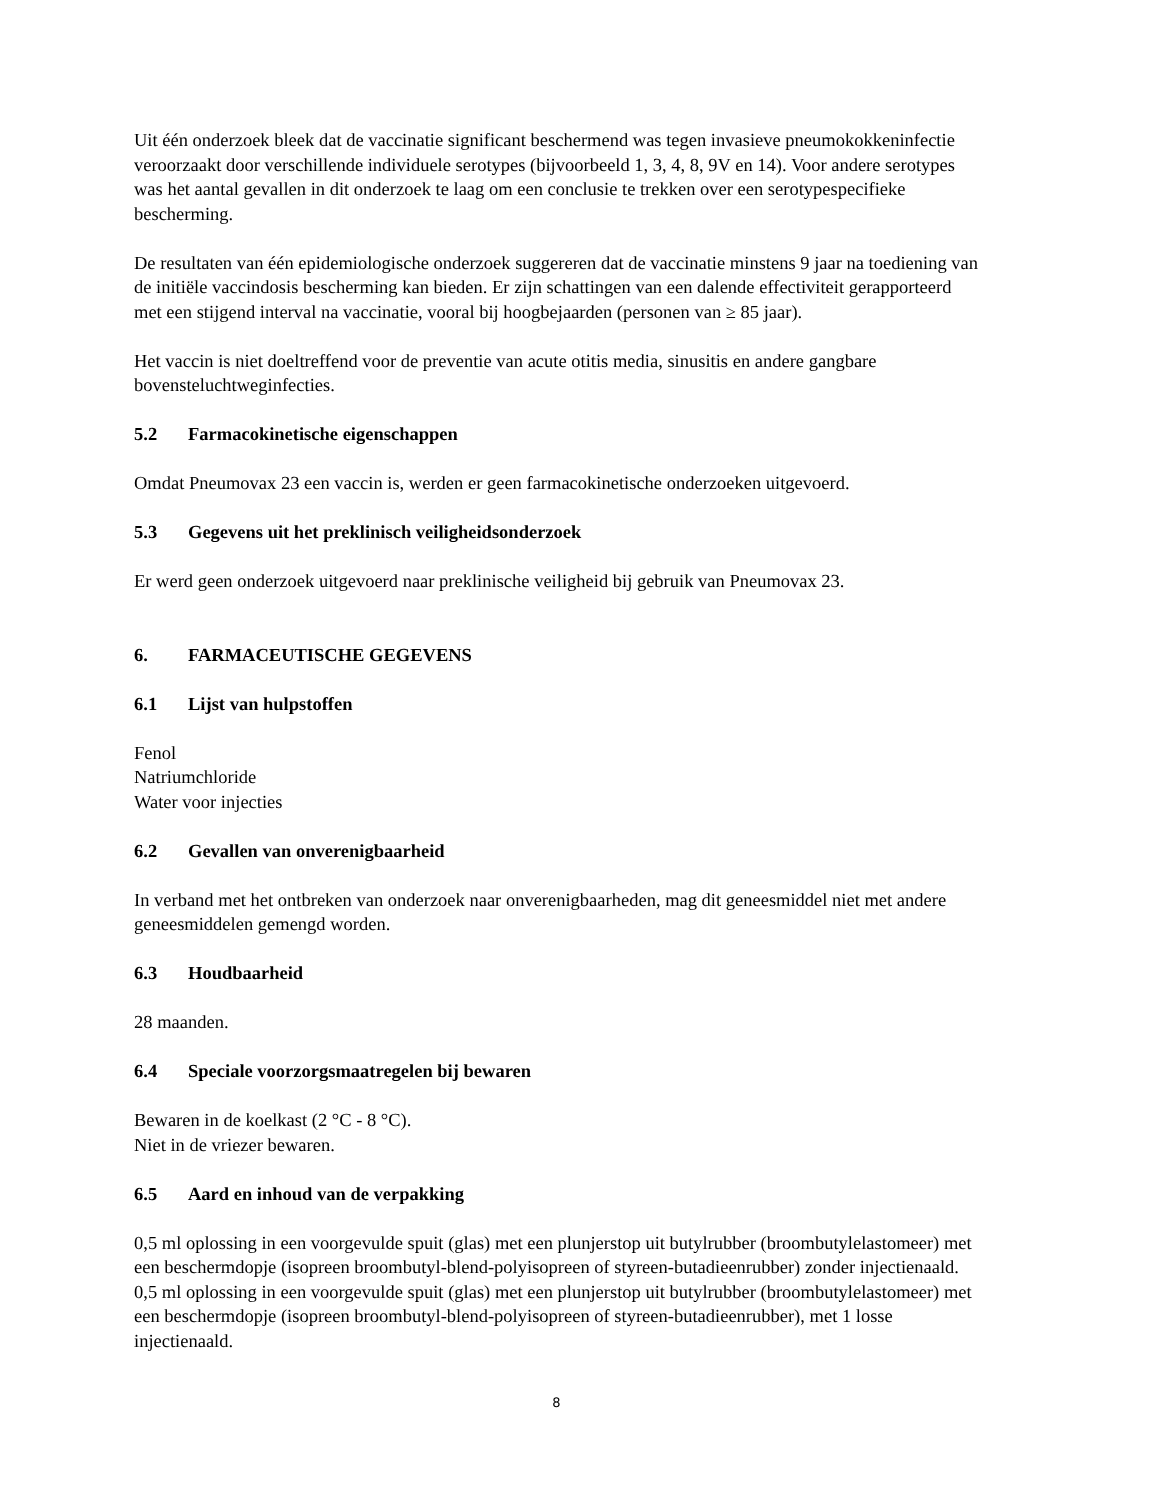Uit één onderzoek bleek dat de vaccinatie significant beschermend was tegen invasieve pneumokokkeninfectie veroorzaakt door verschillende individuele serotypes (bijvoorbeeld 1, 3, 4, 8, 9V en 14). Voor andere serotypes was het aantal gevallen in dit onderzoek te laag om een conclusie te trekken over een serotypespecifieke bescherming.
De resultaten van één epidemiologische onderzoek suggereren dat de vaccinatie minstens 9 jaar na toediening van de initiële vaccindosis bescherming kan bieden. Er zijn schattingen van een dalende effectiviteit gerapporteerd met een stijgend interval na vaccinatie, vooral bij hoogbejaarden (personen van ≥ 85 jaar).
Het vaccin is niet doeltreffend voor de preventie van acute otitis media, sinusitis en andere gangbare bovensteluchtweginfecties.
5.2 Farmacokinetische eigenschappen
Omdat Pneumovax 23 een vaccin is, werden er geen farmacokinetische onderzoeken uitgevoerd.
5.3 Gegevens uit het preklinisch veiligheidsonderzoek
Er werd geen onderzoek uitgevoerd naar preklinische veiligheid bij gebruik van Pneumovax 23.
6. FARMACEUTISCHE GEGEVENS
6.1 Lijst van hulpstoffen
Fenol
Natriumchloride
Water voor injecties
6.2 Gevallen van onverenigbaarheid
In verband met het ontbreken van onderzoek naar onverenigbaarheden, mag dit geneesmiddel niet met andere geneesmiddelen gemengd worden.
6.3 Houdbaarheid
28 maanden.
6.4 Speciale voorzorgsmaatregelen bij bewaren
Bewaren in de koelkast (2 °C - 8 °C).
Niet in de vriezer bewaren.
6.5 Aard en inhoud van de verpakking
0,5 ml oplossing in een voorgevulde spuit (glas) met een plunjerstop uit butylrubber (broombutylelastomeer) met een beschermdopje (isopreen broombutyl-blend-polyisopreen of styreen-butadieenrubber) zonder injectienaald.
0,5 ml oplossing in een voorgevulde spuit (glas) met een plunjerstop uit butylrubber (broombutylelastomeer) met een beschermdopje (isopreen broombutyl-blend-polyisopreen of styreen-butadieenrubber), met 1 losse injectienaald.
8